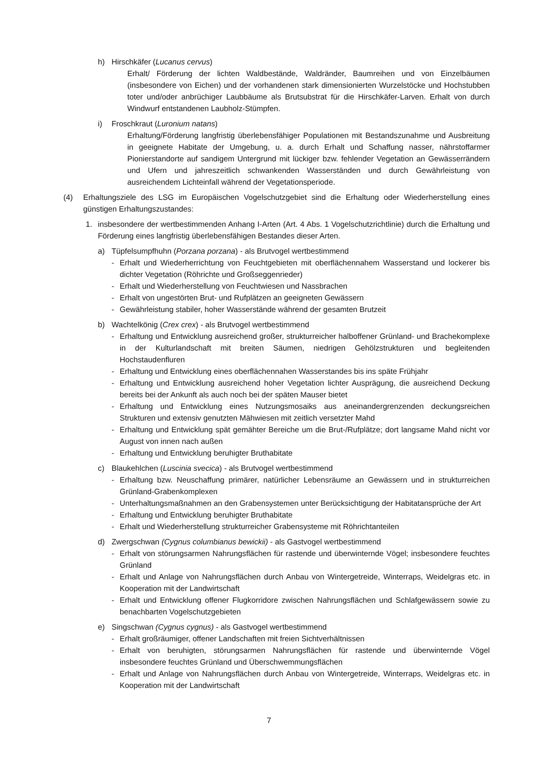h) Hirschkäfer (Lucanus cervus)
Erhalt/ Förderung der lichten Waldbestände, Waldränder, Baumreihen und von Einzelbäumen (insbesondere von Eichen) und der vorhandenen stark dimensionierten Wurzelstöcke und Hochstubben toter und/oder anbrüchiger Laubbäume als Brutsubstrat für die Hirschkäfer-Larven. Erhalt von durch Windwurf entstandenen Laubholz-Stümpfen.
i) Froschkraut (Luronium natans)
Erhaltung/Förderung langfristig überlebensfähiger Populationen mit Bestandszunahme und Ausbreitung in geeignete Habitate der Umgebung, u. a. durch Erhalt und Schaffung nasser, nährstoffarmer Pionierstandorte auf sandigem Untergrund mit lückiger bzw. fehlender Vegetation an Gewässerrändern und Ufern und jahreszeitlich schwankenden Wasserständen und durch Gewährleistung von ausreichendem Lichteinfall während der Vegetationsperiode.
(4) Erhaltungsziele des LSG im Europäischen Vogelschutzgebiet sind die Erhaltung oder Wiederherstellung eines günstigen Erhaltungszustandes:
1. insbesondere der wertbestimmenden Anhang I-Arten (Art. 4 Abs. 1 Vogelschutzrichtlinie) durch die Erhaltung und Förderung eines langfristig überlebensfähigen Bestandes dieser Arten.
a) Tüpfelsumpfhuhn (Porzana porzana) - als Brutvogel wertbestimmend
- Erhalt und Wiederherrichtung von Feuchtgebieten mit oberflächennahem Wasserstand und lockerer bis dichter Vegetation (Röhrichte und Großseggenrieder)
- Erhalt und Wiederherstellung von Feuchtwiesen und Nassbrachen
- Erhalt von ungestörten Brut- und Rufplätzen an geeigneten Gewässern
- Gewährleistung stabiler, hoher Wasserstände während der gesamten Brutzeit
b) Wachtelkönig (Crex crex) - als Brutvogel wertbestimmend
- Erhaltung und Entwicklung ausreichend großer, strukturreicher halboffener Grünland- und Brachekomplexe in der Kulturlandschaft mit breiten Säumen, niedrigen Gehölzstrukturen und begleitenden Hochstaudenfluren
- Erhaltung und Entwicklung eines oberflächennahen Wasserstandes bis ins späte Frühjahr
- Erhaltung und Entwicklung ausreichend hoher Vegetation lichter Ausprägung, die ausreichend Deckung bereits bei der Ankunft als auch noch bei der späten Mauser bietet
- Erhaltung und Entwicklung eines Nutzungsmosaiks aus aneinandergrenzenden deckungsreichen Strukturen und extensiv genutzten Mähwiesen mit zeitlich versetzter Mahd
- Erhaltung und Entwicklung spät gemähter Bereiche um die Brut-/Rufplätze; dort langsame Mahd nicht vor August von innen nach außen
- Erhaltung und Entwicklung beruhigter Bruthabitate
c) Blaukehlchen (Luscinia svecica) - als Brutvogel wertbestimmend
- Erhaltung bzw. Neuschaffung primärer, natürlicher Lebensräume an Gewässern und in strukturreichen Grünland-Grabenkomplexen
- Unterhaltungsmaßnahmen an den Grabensystemen unter Berücksichtigung der Habitatansprüche der Art
- Erhaltung und Entwicklung beruhigter Bruthabitate
- Erhalt und Wiederherstellung strukturreicher Grabensysteme mit Röhrichtanteilen
d) Zwergschwan (Cygnus columbianus bewickii) - als Gastvogel wertbestimmend
- Erhalt von störungsarmen Nahrungsflächen für rastende und überwinternde Vögel; insbesondere feuchtes Grünland
- Erhalt und Anlage von Nahrungsflächen durch Anbau von Wintergetreide, Winterraps, Weidelgras etc. in Kooperation mit der Landwirtschaft
- Erhalt und Entwicklung offener Flugkorridore zwischen Nahrungsflächen und Schlafgewässern sowie zu benachbarten Vogelschutzgebieten
e) Singschwan (Cygnus cygnus) - als Gastvogel wertbestimmend
- Erhalt großräumiger, offener Landschaften mit freien Sichtverhältnissen
- Erhalt von beruhigten, störungsarmen Nahrungsflächen für rastende und überwinternde Vögel insbesondere feuchtes Grünland und Überschwemmungsflächen
- Erhalt und Anlage von Nahrungsflächen durch Anbau von Wintergetreide, Winterraps, Weidelgras etc. in Kooperation mit der Landwirtschaft
7